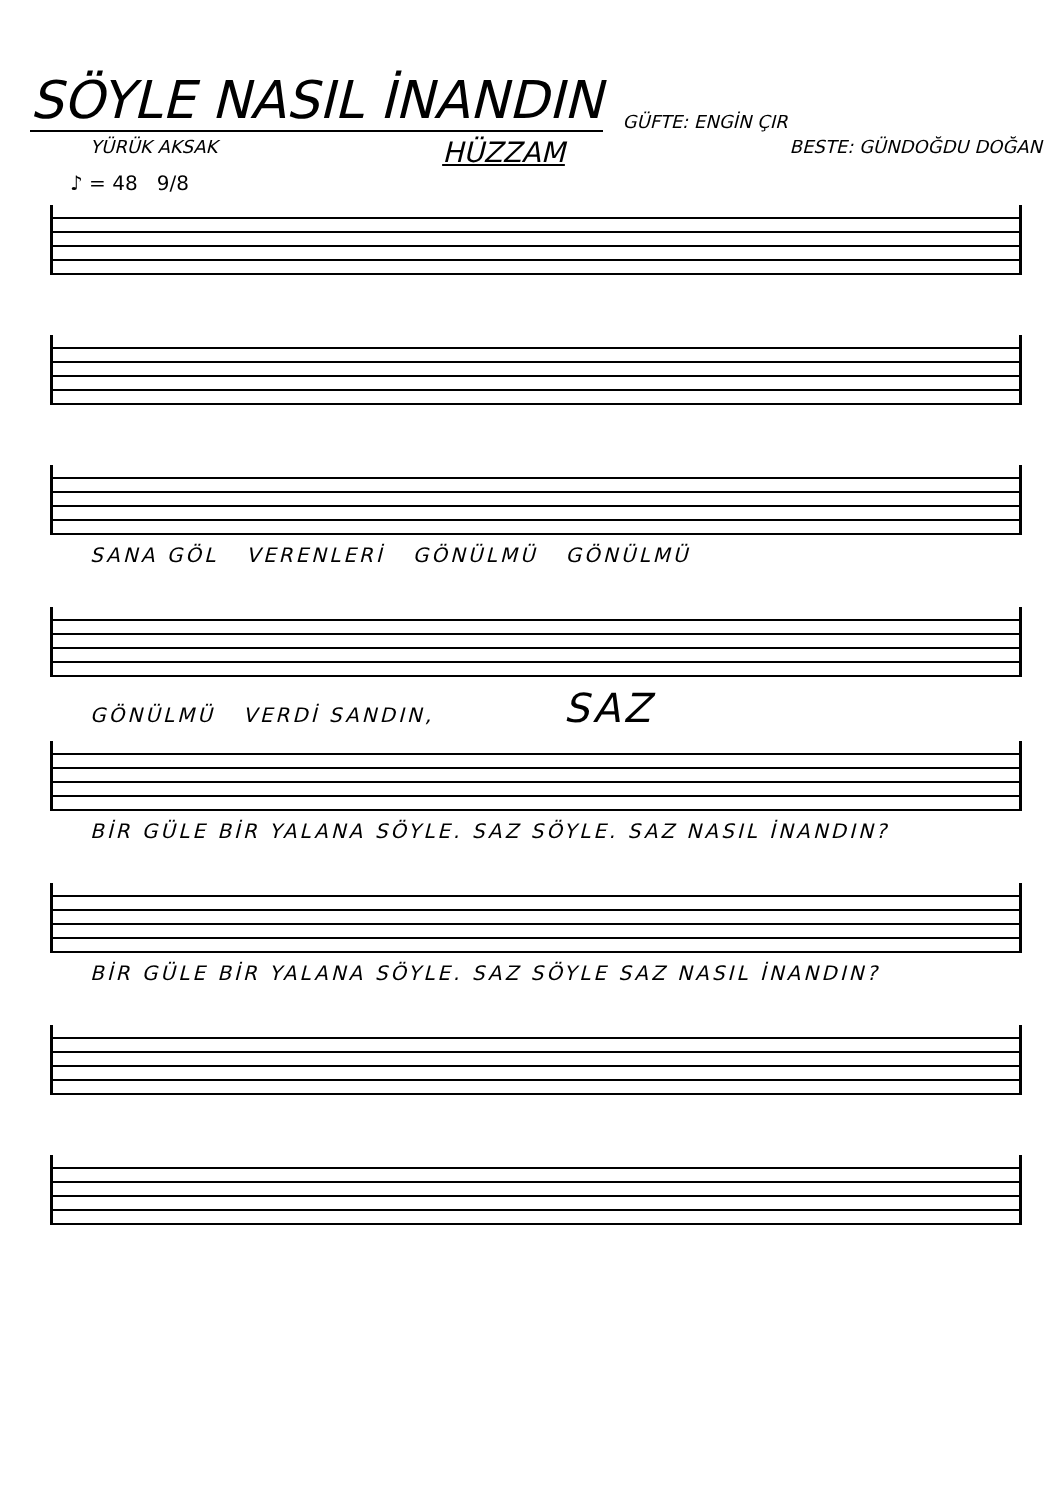SÖYLE NASIL İNANDIN
GÜFTE: ENGİN ÇIR
YÜRÜK AKSAK HÜZZAM BESTE: GÜNDOĞDU DOĞAN
♪ = 48 9/8
SANA GÖL VERENLERİ GÖNÜLMÜ GÖNÜLMÜ
GÖNÜLMÜ VERDİ SANDIN, SAZ
BİR GÜLE BİR YALANA SÖYLE. SAZ SÖYLE. SAZ NASIL İNANDIN?
BİR GÜLE BİR YALANA SÖYLE. SAZ SÖYLE SAZ NASIL İNANDIN?